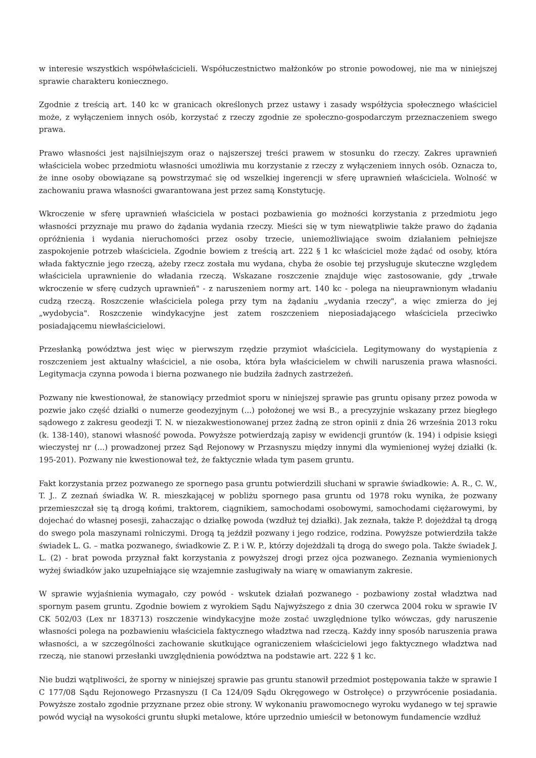w interesie wszystkich współwłaścicieli. Współuczestnictwo małżonków po stronie powodowej, nie ma w niniejszej sprawie charakteru koniecznego.
Zgodnie z treścią art. 140 kc w granicach określonych przez ustawy i zasady współżycia społecznego właściciel może, z wyłączeniem innych osób, korzystać z rzeczy zgodnie ze społeczno-gospodarczym przeznaczeniem swego prawa.
Prawo własności jest najsilniejszym oraz o najszerszej treści prawem w stosunku do rzeczy. Zakres uprawnień właściciela wobec przedmiotu własności umożliwia mu korzystanie z rzeczy z wyłączeniem innych osób. Oznacza to, że inne osoby obowiązane są powstrzymać się od wszelkiej ingerencji w sferę uprawnień właściciela. Wolność w zachowaniu prawa własności gwarantowana jest przez samą Konstytucję.
Wkroczenie w sferę uprawnień właściciela w postaci pozbawienia go możności korzystania z przedmiotu jego własności przyznaje mu prawo do żądania wydania rzeczy. Mieści się w tym niewątpliwie także prawo do żądania opróżnienia i wydania nieruchomości przez osoby trzecie, uniemożliwiające swoim działaniem pełniejsze zaspokojenie potrzeb właściciela. Zgodnie bowiem z treścią art. 222 § 1 kc właściciel może żądać od osoby, która włada faktycznie jego rzeczą, ażeby rzecz została mu wydana, chyba że osobie tej przysługuje skuteczne względem właściciela uprawnienie do władania rzeczą. Wskazane roszczenie znajduje więc zastosowanie, gdy „trwałe wkroczenie w sferę cudzych uprawnień" - z naruszeniem normy art. 140 kc - polega na nieuprawnionym władaniu cudzą rzeczą. Roszczenie właściciela polega przy tym na żądaniu „wydania rzeczy", a więc zmierza do jej „wydobycia". Roszczenie windykacyjne jest zatem roszczeniem nieposiadającego właściciela przeciwko posiadającemu niewłaścicielowi.
Przesłanką powództwa jest więc w pierwszym rzędzie przymiot właściciela. Legitymowany do wystąpienia z roszczeniem jest aktualny właściciel, a nie osoba, która była właścicielem w chwili naruszenia prawa własności. Legitymacja czynna powoda i bierna pozwanego nie budziła żadnych zastrzeżeń.
Pozwany nie kwestionował, że stanowiący przedmiot sporu w niniejszej sprawie pas gruntu opisany przez powoda w pozwie jako część działki o numerze geodezyjnym (...) położonej we wsi B., a precyzyjnie wskazany przez biegłego sądowego z zakresu geodezji T. N. w niezakwestionowanej przez żadną ze stron opinii z dnia 26 września 2013 roku (k. 138-140), stanowi własność powoda. Powyższe potwierdzają zapisy w ewidencji gruntów (k. 194) i odpisie księgi wieczystej nr (...) prowadzonej przez Sąd Rejonowy w Przasnyszu między innymi dla wymienionej wyżej działki (k. 195-201). Pozwany nie kwestionował też, że faktycznie włada tym pasem gruntu.
Fakt korzystania przez pozwanego ze spornego pasa gruntu potwierdzili słuchani w sprawie świadkowie: A. R., C. W., T. J.. Z zeznań świadka W. R. mieszkającej w pobliżu spornego pasa gruntu od 1978 roku wynika, że pozwany przemieszczał się tą drogą końmi, traktorem, ciągnikiem, samochodami osobowymi, samochodami ciężarowymi, by dojechać do własnej posesji, zahaczając o działkę powoda (wzdłuż tej działki). Jak zeznała, także P. dojeżdżał tą drogą do swego pola maszynami rolniczymi. Drogą tą jeździł pozwany i jego rodzice, rodzina. Powyższe potwierdziła także świadek L. G. – matka pozwanego, świadkowie Z. P. i W. P., którzy dojeżdżali tą drogą do swego pola. Także świadek J. L. (2) - brat powoda przyznał fakt korzystania z powyższej drogi przez ojca pozwanego. Zeznania wymienionych wyżej świadków jako uzupełniające się wzajemnie zasługiwały na wiarę w omawianym zakresie.
W sprawie wyjaśnienia wymagało, czy powód - wskutek działań pozwanego - pozbawiony został władztwa nad spornym pasem gruntu. Zgodnie bowiem z wyrokiem Sądu Najwyższego z dnia 30 czerwca 2004 roku w sprawie IV CK 502/03 (Lex nr 183713) roszczenie windykacyjne może zostać uwzględnione tylko wówczas, gdy naruszenie własności polega na pozbawieniu właściciela faktycznego władztwa nad rzeczą. Każdy inny sposób naruszenia prawa własności, a w szczególności zachowanie skutkujące ograniczeniem właścicielowi jego faktycznego władztwa nad rzeczą, nie stanowi przesłanki uwzględnienia powództwa na podstawie art. 222 § 1 kc.
Nie budzi wątpliwości, że sporny w niniejszej sprawie pas gruntu stanowił przedmiot postępowania także w sprawie I C 177/08 Sądu Rejonowego Przasnyszu (I Ca 124/09 Sądu Okręgowego w Ostrołęce) o przywrócenie posiadania. Powyższe zostało zgodnie przyznane przez obie strony. W wykonaniu prawomocnego wyroku wydanego w tej sprawie powód wyciął na wysokości gruntu słupki metalowe, które uprzednio umieścił w betonowym fundamencie wzdłuż